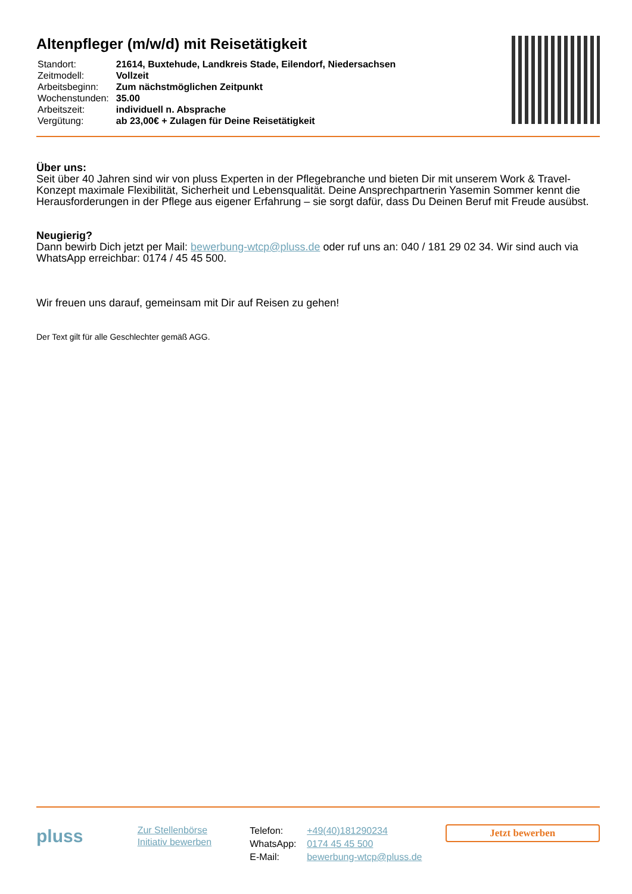Altenpfleger (m/w/d) mit Reisetätigkeit
| Standort: | 21614, Buxtehude, Landkreis Stade, Eilendorf, Niedersachsen |
| Zeitmodell: | Vollzeit |
| Arbeitsbeginn: | Zum nächstmöglichen Zeitpunkt |
| Wochenstunden: | 35.00 |
| Arbeitszeit: | individuell n. Absprache |
| Vergütung: | ab 23,00€ + Zulagen für Deine Reisetätigkeit |
Über uns:
Seit über 40 Jahren sind wir von pluss Experten in der Pflegebranche und bieten Dir mit unserem Work & Travel-Konzept maximale Flexibilität, Sicherheit und Lebensqualität. Deine Ansprechpartnerin Yasemin Sommer kennt die Herausforderungen in der Pflege aus eigener Erfahrung – sie sorgt dafür, dass Du Deinen Beruf mit Freude ausübst.
Neugierig?
Dann bewirb Dich jetzt per Mail: bewerbung-wtcp@pluss.de oder ruf uns an: 040 / 181 29 02 34. Wir sind auch via WhatsApp erreichbar: 0174 / 45 45 500.
Wir freuen uns darauf, gemeinsam mit Dir auf Reisen zu gehen!
Der Text gilt für alle Geschlechter gemäß AGG.
pluss
Zur Stellenbörse
Initiativ bewerben
| Telefon: | +49(40)181290234 |
| WhatsApp: | 0174 45 45 500 |
| E-Mail: | bewerbung-wtcp@pluss.de |
Jetzt bewerben